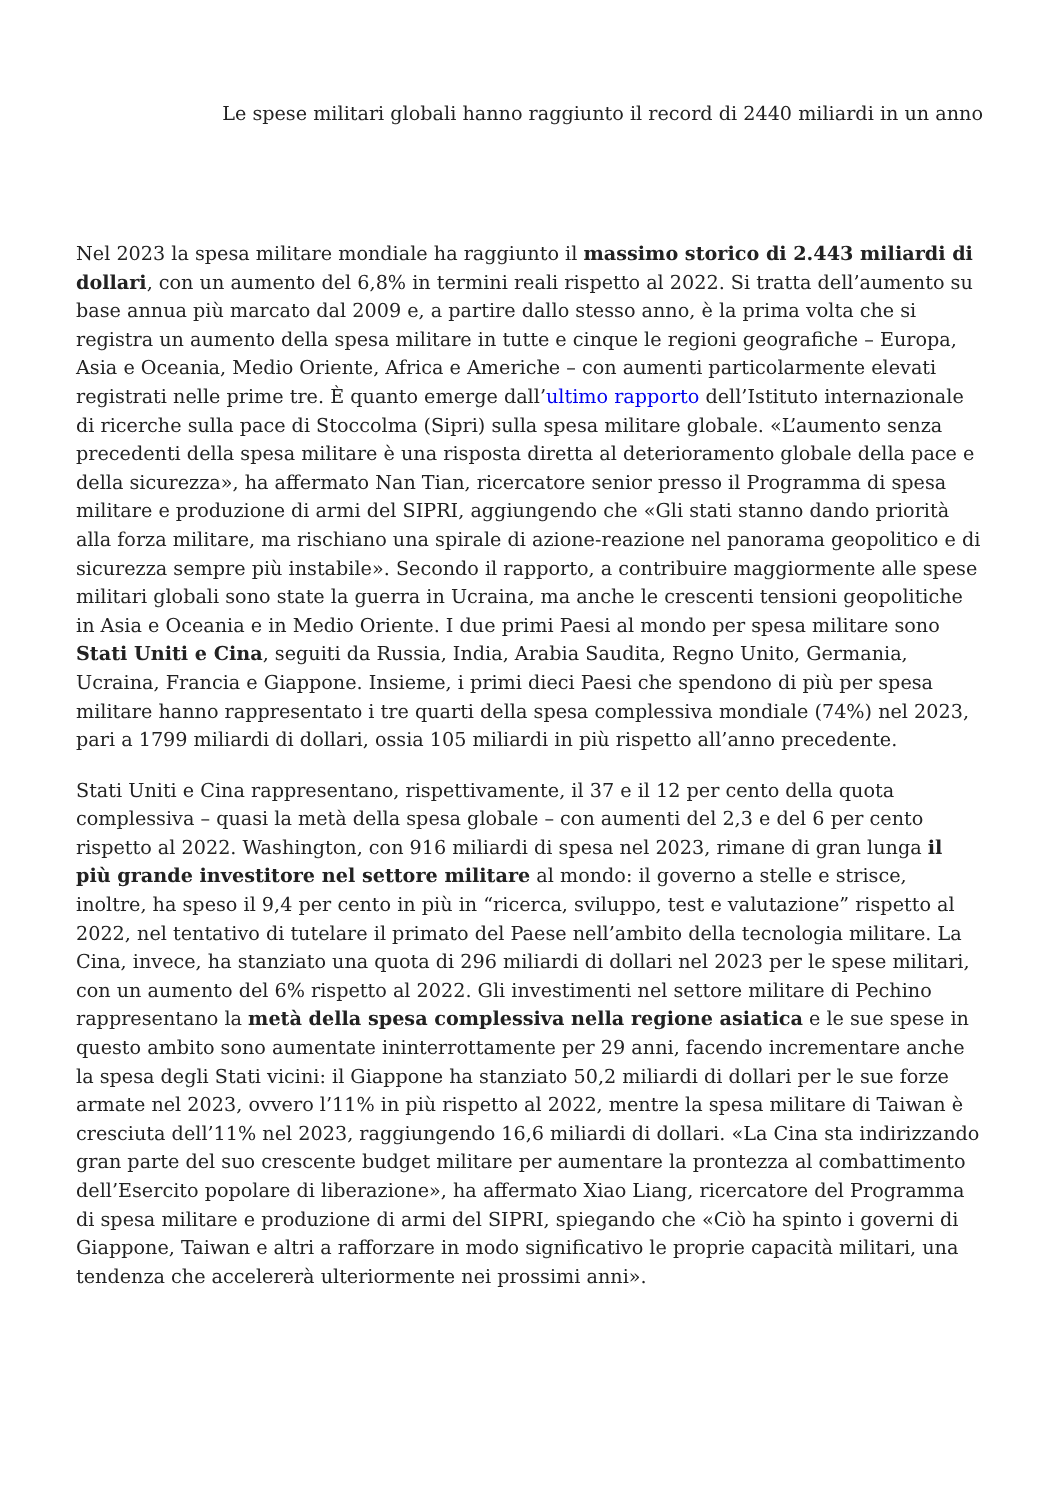Le spese militari globali hanno raggiunto il record di 2440 miliardi in un anno
Nel 2023 la spesa militare mondiale ha raggiunto il massimo storico di 2.443 miliardi di dollari, con un aumento del 6,8% in termini reali rispetto al 2022. Si tratta dell’aumento su base annua più marcato dal 2009 e, a partire dallo stesso anno, è la prima volta che si registra un aumento della spesa militare in tutte e cinque le regioni geografiche – Europa, Asia e Oceania, Medio Oriente, Africa e Americhe – con aumenti particolarmente elevati registrati nelle prime tre. È quanto emerge dall’ultimo rapporto dell’Istituto internazionale di ricerche sulla pace di Stoccolma (Sipri) sulla spesa militare globale. «L’aumento senza precedenti della spesa militare è una risposta diretta al deterioramento globale della pace e della sicurezza», ha affermato Nan Tian, ricercatore senior presso il Programma di spesa militare e produzione di armi del SIPRI, aggiungendo che «Gli stati stanno dando priorità alla forza militare, ma rischiano una spirale di azione-reazione nel panorama geopolitico e di sicurezza sempre più instabile». Secondo il rapporto, a contribuire maggiormente alle spese militari globali sono state la guerra in Ucraina, ma anche le crescenti tensioni geopolitiche in Asia e Oceania e in Medio Oriente. I due primi Paesi al mondo per spesa militare sono Stati Uniti e Cina, seguiti da Russia, India, Arabia Saudita, Regno Unito, Germania, Ucraina, Francia e Giappone. Insieme, i primi dieci Paesi che spendono di più per spesa militare hanno rappresentato i tre quarti della spesa complessiva mondiale (74%) nel 2023, pari a 1799 miliardi di dollari, ossia 105 miliardi in più rispetto all’anno precedente.
Stati Uniti e Cina rappresentano, rispettivamente, il 37 e il 12 per cento della quota complessiva – quasi la metà della spesa globale – con aumenti del 2,3 e del 6 per cento rispetto al 2022. Washington, con 916 miliardi di spesa nel 2023, rimane di gran lunga il più grande investitore nel settore militare al mondo: il governo a stelle e strisce, inoltre, ha speso il 9,4 per cento in più in “ricerca, sviluppo, test e valutazione” rispetto al 2022, nel tentativo di tutelare il primato del Paese nell’ambito della tecnologia militare. La Cina, invece, ha stanziato una quota di 296 miliardi di dollari nel 2023 per le spese militari, con un aumento del 6% rispetto al 2022. Gli investimenti nel settore militare di Pechino rappresentano la metà della spesa complessiva nella regione asiatica e le sue spese in questo ambito sono aumentate ininterrottamente per 29 anni, facendo incrementare anche la spesa degli Stati vicini: il Giappone ha stanziato 50,2 miliardi di dollari per le sue forze armate nel 2023, ovvero l’11% in più rispetto al 2022, mentre la spesa militare di Taiwan è cresciuta dell’11% nel 2023, raggiungendo 16,6 miliardi di dollari. «La Cina sta indirizzando gran parte del suo crescente budget militare per aumentare la prontezza al combattimento dell’Esercito popolare di liberazione», ha affermato Xiao Liang, ricercatore del Programma di spesa militare e produzione di armi del SIPRI, spiegando che «Ciò ha spinto i governi di Giappone, Taiwan e altri a rafforzare in modo significativo le proprie capacità militari, una tendenza che accelererà ulteriormente nei prossimi anni».